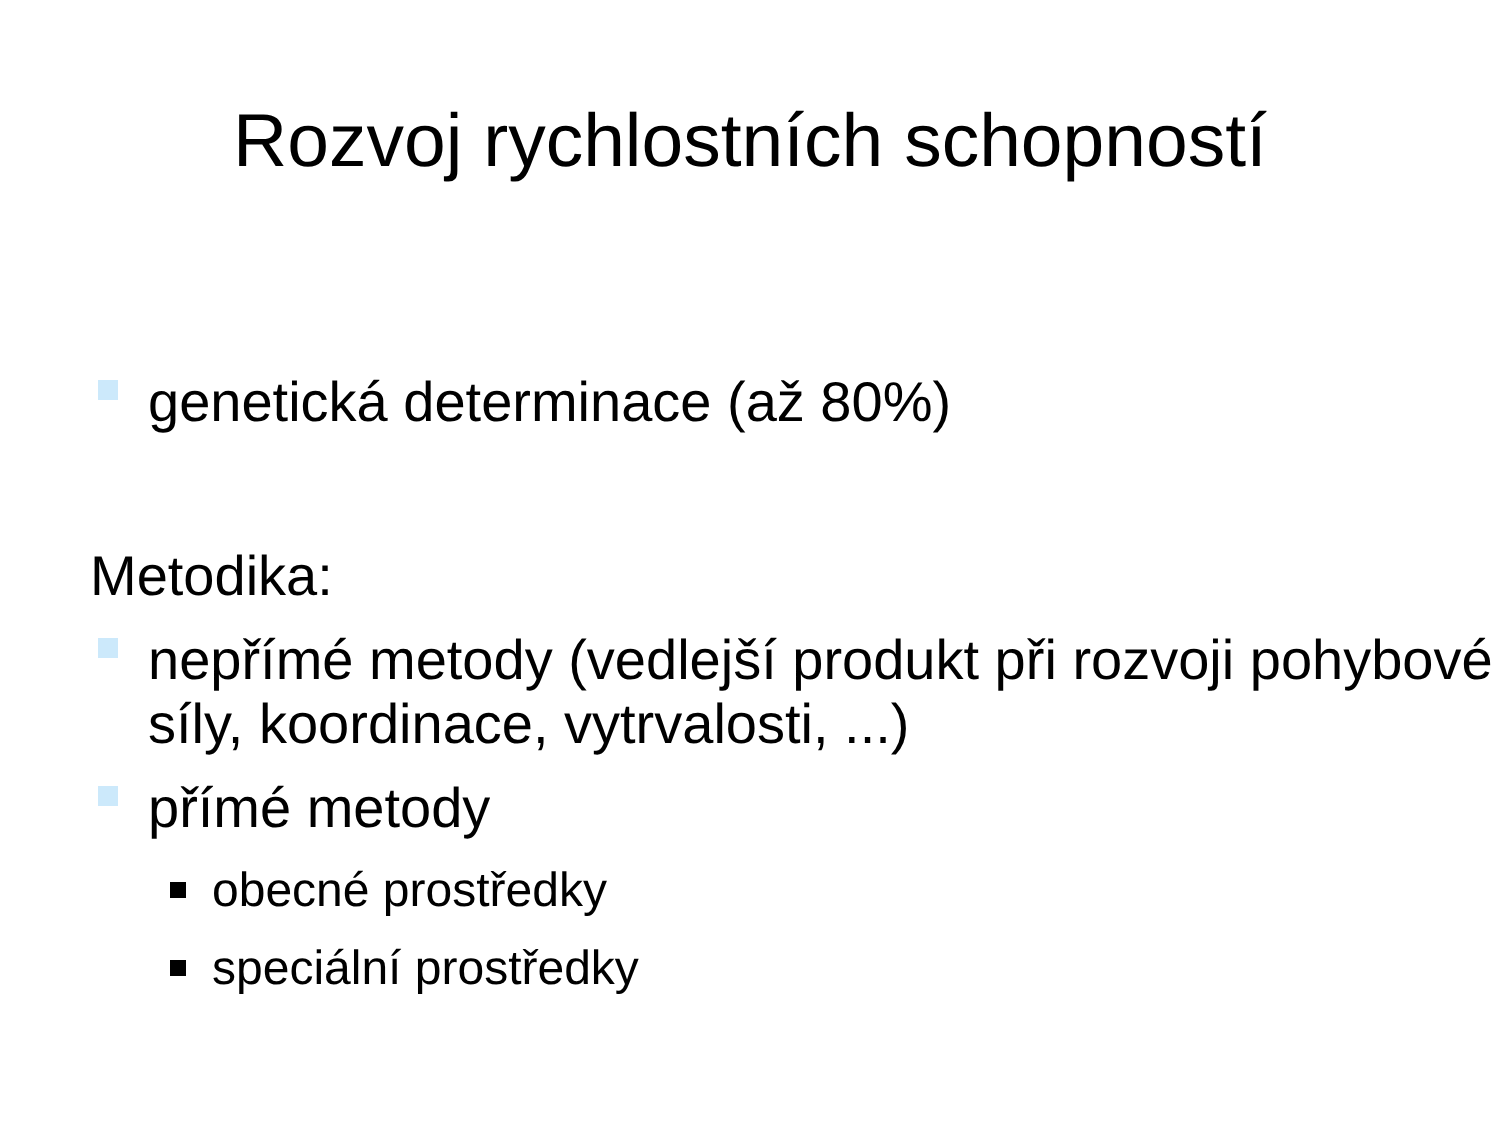Rozvoj rychlostních schopností
genetická determinace (až 80%)
Metodika:
nepřímé metody (vedlejší produkt při rozvoji pohybové síly, koordinace, vytrvalosti, ...)
přímé metody
obecné prostředky
speciální prostředky